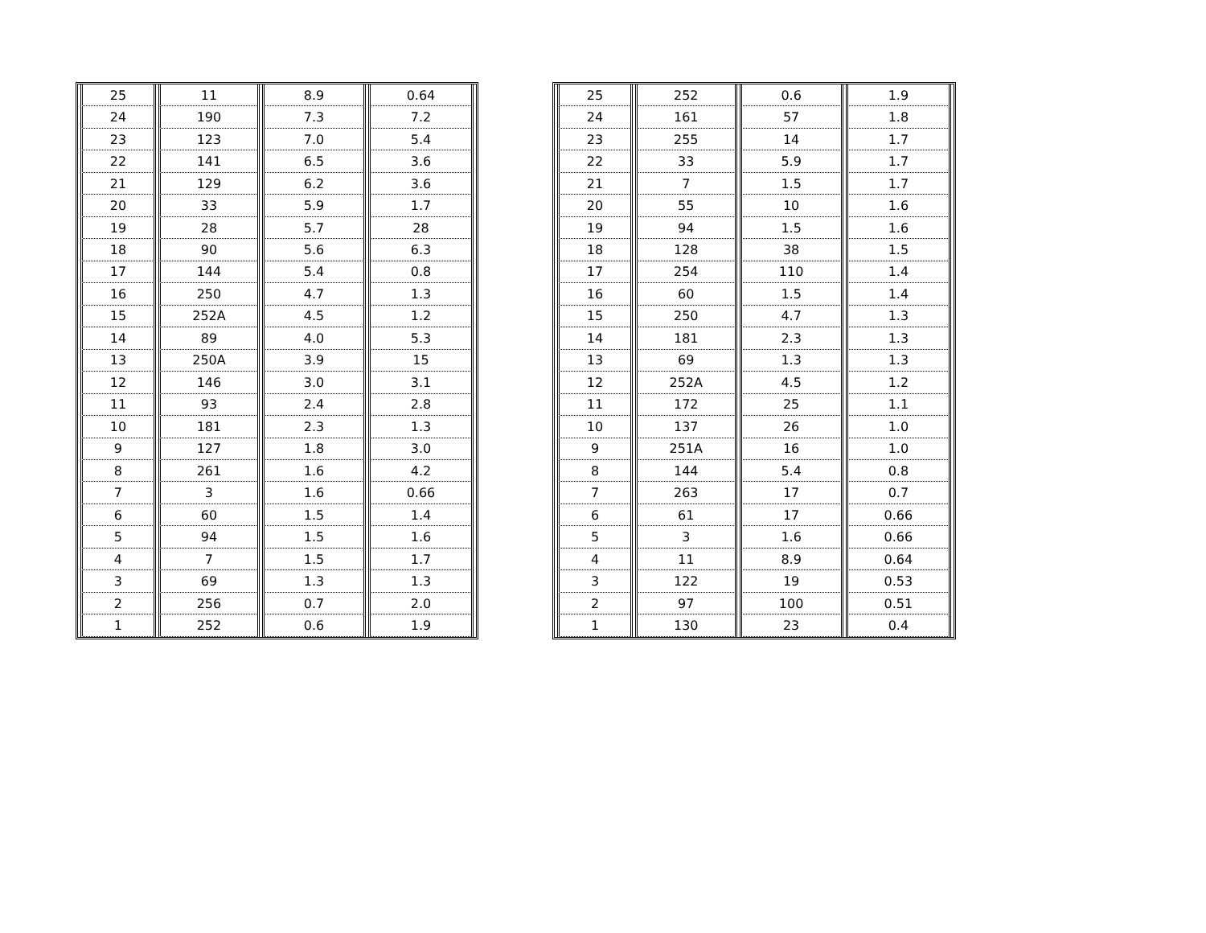| 25 | 11 | 8.9 | 0.64 |
| 24 | 190 | 7.3 | 7.2 |
| 23 | 123 | 7.0 | 5.4 |
| 22 | 141 | 6.5 | 3.6 |
| 21 | 129 | 6.2 | 3.6 |
| 20 | 33 | 5.9 | 1.7 |
| 19 | 28 | 5.7 | 28 |
| 18 | 90 | 5.6 | 6.3 |
| 17 | 144 | 5.4 | 0.8 |
| 16 | 250 | 4.7 | 1.3 |
| 15 | 252A | 4.5 | 1.2 |
| 14 | 89 | 4.0 | 5.3 |
| 13 | 250A | 3.9 | 15 |
| 12 | 146 | 3.0 | 3.1 |
| 11 | 93 | 2.4 | 2.8 |
| 10 | 181 | 2.3 | 1.3 |
| 9 | 127 | 1.8 | 3.0 |
| 8 | 261 | 1.6 | 4.2 |
| 7 | 3 | 1.6 | 0.66 |
| 6 | 60 | 1.5 | 1.4 |
| 5 | 94 | 1.5 | 1.6 |
| 4 | 7 | 1.5 | 1.7 |
| 3 | 69 | 1.3 | 1.3 |
| 2 | 256 | 0.7 | 2.0 |
| 1 | 252 | 0.6 | 1.9 |
| 25 | 252 | 0.6 | 1.9 |
| 24 | 161 | 57 | 1.8 |
| 23 | 255 | 14 | 1.7 |
| 22 | 33 | 5.9 | 1.7 |
| 21 | 7 | 1.5 | 1.7 |
| 20 | 55 | 10 | 1.6 |
| 19 | 94 | 1.5 | 1.6 |
| 18 | 128 | 38 | 1.5 |
| 17 | 254 | 110 | 1.4 |
| 16 | 60 | 1.5 | 1.4 |
| 15 | 250 | 4.7 | 1.3 |
| 14 | 181 | 2.3 | 1.3 |
| 13 | 69 | 1.3 | 1.3 |
| 12 | 252A | 4.5 | 1.2 |
| 11 | 172 | 25 | 1.1 |
| 10 | 137 | 26 | 1.0 |
| 9 | 251A | 16 | 1.0 |
| 8 | 144 | 5.4 | 0.8 |
| 7 | 263 | 17 | 0.7 |
| 6 | 61 | 17 | 0.66 |
| 5 | 3 | 1.6 | 0.66 |
| 4 | 11 | 8.9 | 0.64 |
| 3 | 122 | 19 | 0.53 |
| 2 | 97 | 100 | 0.51 |
| 1 | 130 | 23 | 0.4 |